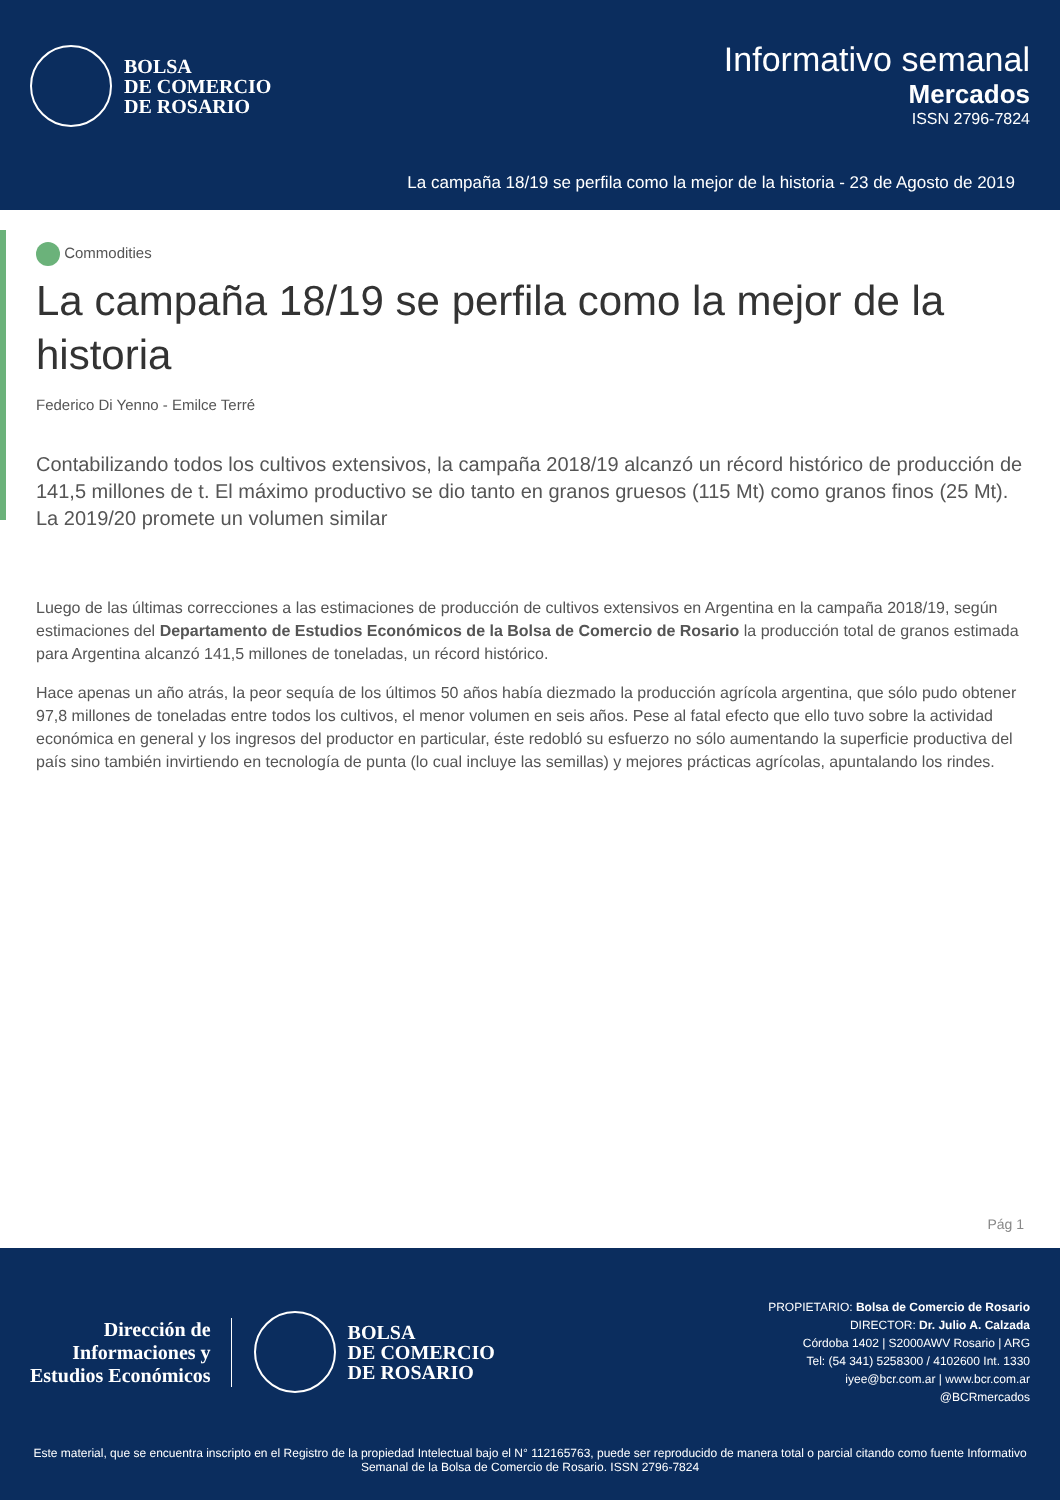BOLSA
DE COMERCIO
DE ROSARIO
Informativo semanal
Mercados
ISSN 2796-7824
La campaña 18/19 se perfila como la mejor de la historia - 23 de Agosto de 2019
Commodities
La campaña 18/19 se perfila como la mejor de la historia
Federico Di Yenno - Emilce Terré
Contabilizando todos los cultivos extensivos, la campaña 2018/19 alcanzó un récord histórico de producción de 141,5 millones de t. El máximo productivo se dio tanto en granos gruesos (115 Mt) como granos finos (25 Mt). La 2019/20 promete un volumen similar
Luego de las últimas correcciones a las estimaciones de producción de cultivos extensivos en Argentina en la campaña 2018/19, según estimaciones del Departamento de Estudios Económicos de la Bolsa de Comercio de Rosario la producción total de granos estimada para Argentina alcanzó 141,5 millones de toneladas, un récord histórico.
Hace apenas un año atrás, la peor sequía de los últimos 50 años había diezmado la producción agrícola argentina, que sólo pudo obtener 97,8 millones de toneladas entre todos los cultivos, el menor volumen en seis años. Pese al fatal efecto que ello tuvo sobre la actividad económica en general y los ingresos del productor en particular, éste redobló su esfuerzo no sólo aumentando la superficie productiva del país sino también invirtiendo en tecnología de punta (lo cual incluye las semillas) y mejores prácticas agrícolas, apuntalando los rindes.
Pág 1
Dirección de
Informaciones y
Estudios Económicos
BOLSA
DE COMERCIO
DE ROSARIO
PROPIETARIO: Bolsa de Comercio de Rosario
DIRECTOR: Dr. Julio A. Calzada
Córdoba 1402 | S2000AWV Rosario | ARG
Tel: (54 341) 5258300 / 4102600 Int. 1330
iyee@bcr.com.ar | www.bcr.com.ar
@BCRmercados
Este material, que se encuentra inscripto en el Registro de la propiedad Intelectual bajo el N° 112165763, puede ser reproducido de manera total o parcial citando como fuente Informativo Semanal de la Bolsa de Comercio de Rosario. ISSN 2796-7824